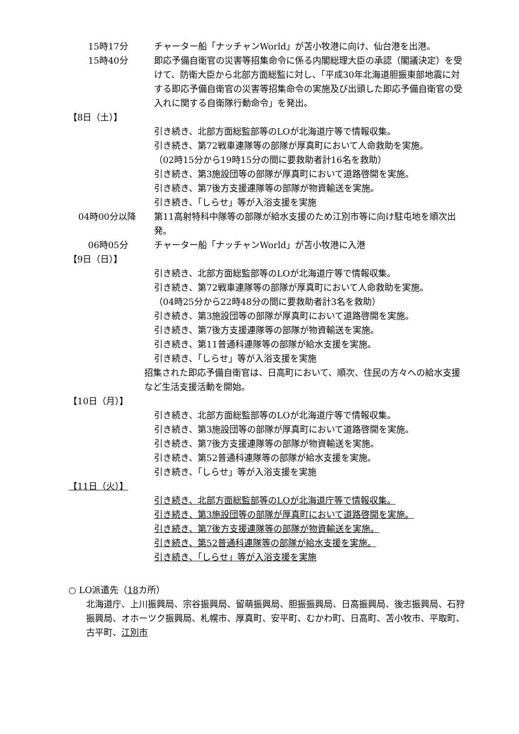15時17分 チャーター船「ナッチャンWorld」が苫小牧港に向け、仙台港を出港。
15時40分 即応予備自衛官の災害等招集命令に係る内閣総理大臣の承認（閣議決定）を受けて、防衛大臣から北部方面総監に対し、「平成30年北海道胆振東部地震に対する即応予備自衛官の災害等招集命令の実施及び出頭した即応予備自衛官の受入れに関する自衛隊行動命令」を発出。
【8日（土）】
引き続き、北部方面総監部等のLOが北海道庁等で情報収集。
引き続き、第72戦車連隊等の部隊が厚真町において人命救助を実施。
（02時15分から19時15分の間に要救助者計16名を救助）
引き続き、第3施設団等の部隊が厚真町において道路啓開を実施。
引き続き、第7後方支援連隊等の部隊が物資輸送を実施。
引き続き、「しらせ」等が入浴支援を実施
04時00分以降 第11高射特科中隊等の部隊が給水支援のため江別市等に向け駐屯地を順次出発。
06時05分 チャーター船「ナッチャンWorld」が苫小牧港に入港
【9日（日）】
引き続き、北部方面総監部等のLOが北海道庁等で情報収集。
引き続き、第72戦車連隊等の部隊が厚真町において人命救助を実施。
（04時25分から22時48分の間に要救助者計3名を救助）
引き続き、第3施設団等の部隊が厚真町において道路啓開を実施。
引き続き、第7後方支援連隊等の部隊が物資輸送を実施。
引き続き、第11普通科連隊等の部隊が給水支援を実施。
引き続き、「しらせ」等が入浴支援を実施
招集された即応予備自衛官は、日高町において、順次、住民の方々への給水支援など生活支援活動を開始。
【10日（月）】
引き続き、北部方面総監部等のLOが北海道庁等で情報収集。
引き続き、第3施設団等の部隊が厚真町において道路啓開を実施。
引き続き、第7後方支援連隊等の部隊が物資輸送を実施。
引き続き、第52普通科連隊等の部隊が給水支援を実施。
引き続き、「しらせ」等が入浴支援を実施
【11日（火）】
引き続き、北部方面総監部等のLOが北海道庁等で情報収集。
引き続き、第3施設団等の部隊が厚真町において道路啓開を実施。
引き続き、第7後方支援連隊等の部隊が物資輸送を実施。
引き続き、第52普通科連隊等の部隊が給水支援を実施。
引き続き、「しらせ」等が入浴支援を実施
○ LO派遣先（18カ所）
北海道庁、上川振興局、宗谷振興局、留萌振興局、胆振振興局、日高振興局、後志振興局、石狩振興局、オホーツク振興局、札幌市、厚真町、安平町、むかわ町、日高町、苫小牧市、平取町、古平町、江別市